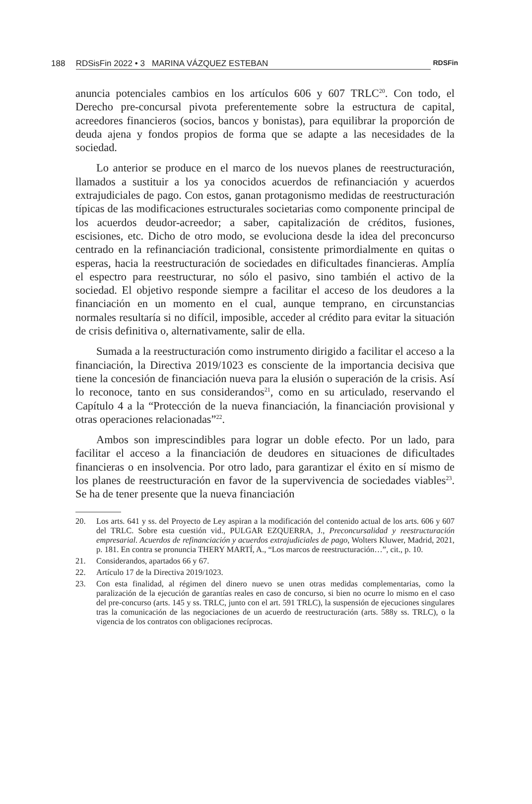188 RDSisFin 2022 • 3 MARINA VÁZQUEZ ESTEBAN RDSFin
anuncia potenciales cambios en los artículos 606 y 607 TRLC<sup>20</sup>. Con todo, el Derecho pre-concursal pivota preferentemente sobre la estructura de capital, acreedores financieros (socios, bancos y bonistas), para equilibrar la proporción de deuda ajena y fondos propios de forma que se adapte a las necesidades de la sociedad.
Lo anterior se produce en el marco de los nuevos planes de reestructuración, llamados a sustituir a los ya conocidos acuerdos de refinanciación y acuerdos extrajudiciales de pago. Con estos, ganan protagonismo medidas de reestructuración típicas de las modificaciones estructurales societarias como componente principal de los acuerdos deudor-acreedor; a saber, capitalización de créditos, fusiones, escisiones, etc. Dicho de otro modo, se evoluciona desde la idea del preconcurso centrado en la refinanciación tradicional, consistente primordialmente en quitas o esperas, hacia la reestructuración de sociedades en dificultades financieras. Amplía el espectro para reestructurar, no sólo el pasivo, sino también el activo de la sociedad. El objetivo responde siempre a facilitar el acceso de los deudores a la financiación en un momento en el cual, aunque temprano, en circunstancias normales resultaría si no difícil, imposible, acceder al crédito para evitar la situación de crisis definitiva o, alternativamente, salir de ella.
Sumada a la reestructuración como instrumento dirigido a facilitar el acceso a la financiación, la Directiva 2019/1023 es consciente de la importancia decisiva que tiene la concesión de financiación nueva para la elusión o superación de la crisis. Así lo reconoce, tanto en sus considerandos<sup>21</sup>, como en su articulado, reservando el Capítulo 4 a la “Protección de la nueva financiación, la financiación provisional y otras operaciones relacionadas”<sup>22</sup>.
Ambos son imprescindibles para lograr un doble efecto. Por un lado, para facilitar el acceso a la financiación de deudores en situaciones de dificultades financieras o en insolvencia. Por otro lado, para garantizar el éxito en sí mismo de los planes de reestructuración en favor de la supervivencia de sociedades viables<sup>23</sup>. Se ha de tener presente que la nueva financiación
20. Los arts. 641 y ss. del Proyecto de Ley aspiran a la modificación del contenido actual de los arts. 606 y 607 del TRLC. Sobre esta cuestión vid., PULGAR EZQUERRA, J., Preconcursalidad y reestructuración empresarial. Acuerdos de refinanciación y acuerdos extrajudiciales de pago, Wolters Kluwer, Madrid, 2021, p. 181. En contra se pronuncia THERY MARTÍ, A., “Los marcos de reestructuración…”, cit., p. 10.
21. Considerandos, apartados 66 y 67.
22. Artículo 17 de la Directiva 2019/1023.
23. Con esta finalidad, al régimen del dinero nuevo se unen otras medidas complementarias, como la paralización de la ejecución de garantías reales en caso de concurso, si bien no ocurre lo mismo en el caso del pre-concurso (arts. 145 y ss. TRLC, junto con el art. 591 TRLC), la suspensión de ejecuciones singulares tras la comunicación de las negociaciones de un acuerdo de reestructuración (arts. 588y ss. TRLC), o la vigencia de los contratos con obligaciones recíprocas.